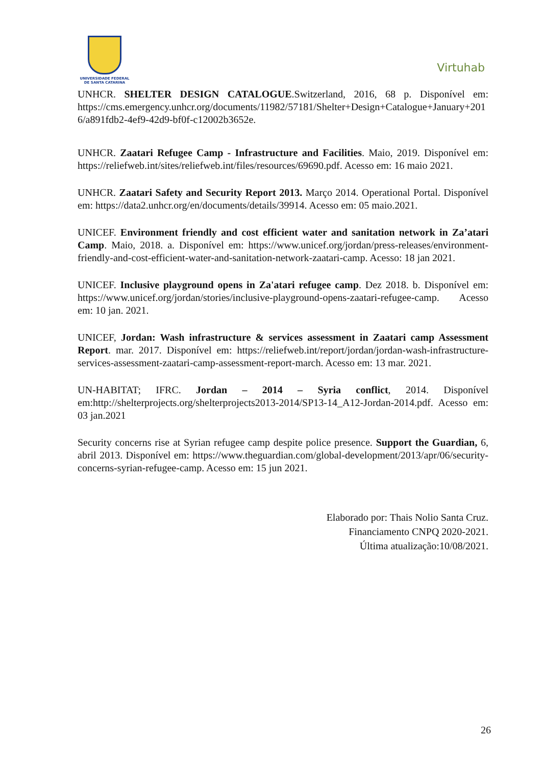UNIVERSIDADE FEDERAL
DE SANTA CATARINA
Virtuhab
UNHCR. SHELTER DESIGN CATALOGUE.Switzerland, 2016, 68 p. Disponível em: https://cms.emergency.unhcr.org/documents/11982/57181/Shelter+Design+Catalogue+January+2016/a891fdb2-4ef9-42d9-bf0f-c12002b3652e.
UNHCR. Zaatari Refugee Camp - Infrastructure and Facilities. Maio, 2019. Disponível em: https://reliefweb.int/sites/reliefweb.int/files/resources/69690.pdf. Acesso em: 16 maio 2021.
UNHCR. Zaatari Safety and Security Report 2013. Março 2014. Operational Portal. Disponível em: https://data2.unhcr.org/en/documents/details/39914. Acesso em: 05 maio.2021.
UNICEF. Environment friendly and cost efficient water and sanitation network in Za’atari Camp. Maio, 2018. a. Disponível em: https://www.unicef.org/jordan/press-releases/environment-friendly-and-cost-efficient-water-and-sanitation-network-zaatari-camp. Acesso: 18 jan 2021.
UNICEF. Inclusive playground opens in Za'atari refugee camp. Dez 2018. b. Disponível em: https://www.unicef.org/jordan/stories/inclusive-playground-opens-zaatari-refugee-camp. Acesso em: 10 jan. 2021.
UNICEF, Jordan: Wash infrastructure & services assessment in Zaatari camp Assessment Report. mar. 2017. Disponível em: https://reliefweb.int/report/jordan/jordan-wash-infrastructure-services-assessment-zaatari-camp-assessment-report-march. Acesso em: 13 mar. 2021.
UN-HABITAT; IFRC. Jordan – 2014 – Syria conflict, 2014. Disponível em:http://shelterprojects.org/shelterprojects2013-2014/SP13-14_A12-Jordan-2014.pdf. Acesso em: 03 jan.2021
Security concerns rise at Syrian refugee camp despite police presence. Support the Guardian, 6, abril 2013. Disponível em: https://www.theguardian.com/global-development/2013/apr/06/security-concerns-syrian-refugee-camp. Acesso em: 15 jun 2021.
Elaborado por: Thais Nolio Santa Cruz.
Financiamento CNPQ 2020-2021.
Última atualização:10/08/2021.
26